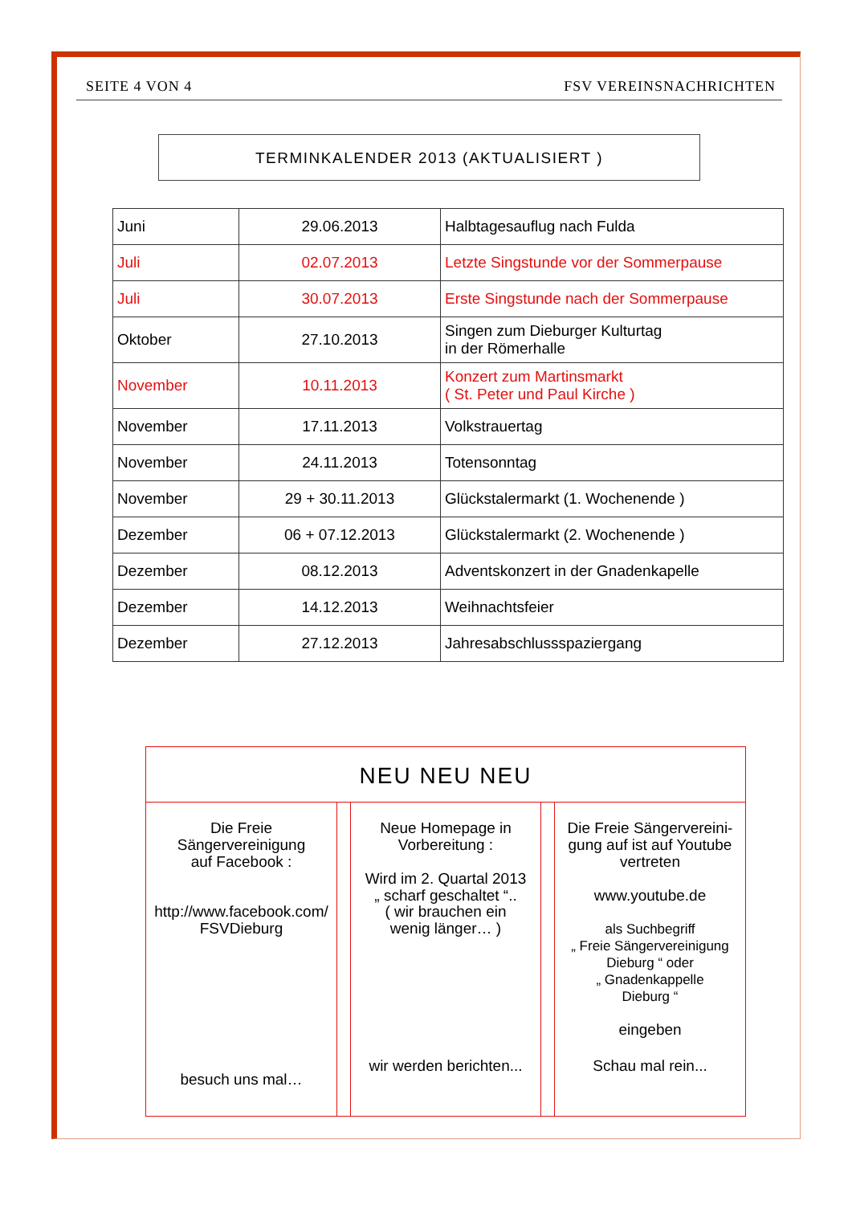SEITE 4 VON 4 FSV VEREINSNACHRICHTEN
TERMINKALENDER 2013 (AKTUALISIERT )
| Juni | 29.06.2013 | Halbtagesauflug nach Fulda |
| Juli | 02.07.2013 | Letzte Singstunde vor der Sommerpause |
| Juli | 30.07.2013 | Erste Singstunde nach der Sommerpause |
| Oktober | 27.10.2013 | Singen zum Dieburger Kulturtag in der Römerhalle |
| November | 10.11.2013 | Konzert zum Martinsmarkt ( St. Peter und Paul Kirche ) |
| November | 17.11.2013 | Volkstrauertag |
| November | 24.11.2013 | Totensonntag |
| November | 29 + 30.11.2013 | Glückstalermarkt (1. Wochenende ) |
| Dezember | 06 + 07.12.2013 | Glückstalermarkt (2. Wochenende ) |
| Dezember | 08.12.2013 | Adventskonzert in der Gnadenkapelle |
| Dezember | 14.12.2013 | Weihnachtsfeier |
| Dezember | 27.12.2013 | Jahresabschlussspaziergang |
NEU NEU NEU
Die Freie
Sängervereinigung
auf Facebook :
http://www.facebook.com/
FSVDieburg
besuch uns mal…
Neue Homepage in
Vorbereitung :
Wird im 2. Quartal 2013
„ scharf geschaltet “..
( wir brauchen ein
wenig länger… )
wir werden berichten...
Die Freie Sängervereini-
gung auf ist auf Youtube
vertreten
www.youtube.de
als Suchbegriff
„ Freie Sängervereinigung
Dieburg “ oder
„ Gnadenkappelle
Dieburg “
eingeben
Schau mal rein...